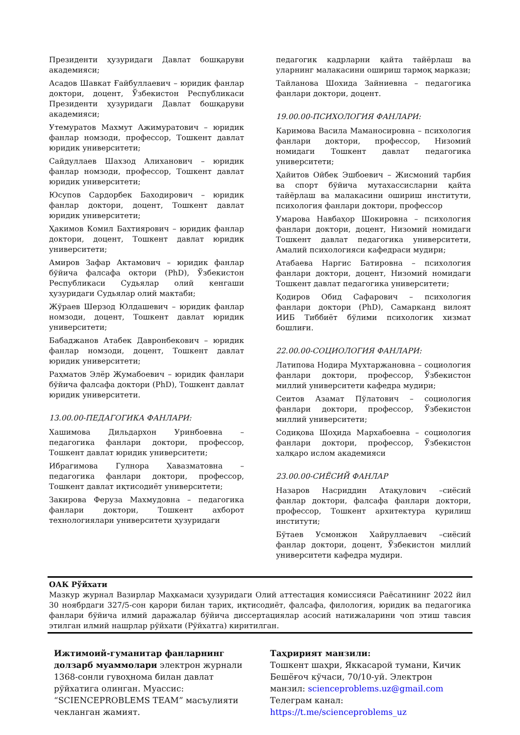Президенти ҳузуридаги Давлат бошқаруви академияси;
Асадов Шавкат Ғайбуллаевич – юридик фанлар доктори, доцент, Ўзбекистон Республикаси Президенти ҳузуридаги Давлат бошқаруви академияси;
Утемуратов Махмут Ажимуратович – юридик фанлар номзоди, профессор, Тошкент давлат юридик университети;
Сайдуллаев Шахзод Алиханович – юридик фанлар номзоди, профессор, Тошкент давлат юридик университети;
Юсупов Сардорбек Баходирович – юридик фанлар доктори, доцент, Тошкент давлат юридик университети;
Ҳакимов Комил Бахтиярович – юридик фанлар доктори, доцент, Тошкент давлат юридик университети;
Амиров Зафар Актамович – юридик фанлар бўйича фалсафа октори (PhD), Ўзбекистон Республикаси Судьялар олий кенгаши ҳузуридаги Судьялар олий мактаби;
Жўраев Шерзод Юлдашевич – юридик фанлар номзоди, доцент, Тошкент давлат юридик университети;
Бабаджанов Атабек Давронбекович – юридик фанлар номзоди, доцент, Тошкент давлат юридик университети;
Раҳматов Элёр Жумабоевич – юридик фанлари бўйича фалсафа доктори (PhD), Тошкент давлат юридик университети.
13.00.00-ПЕДАГОГИКА ФАНЛАРИ:
Хашимова Дильдархон Уринбоевна – педагогика фанлари доктори, профессор, Тошкент давлат юридик университети;
Ибрагимова Гулнора Хавазматовна – педагогика фанлари доктори, профессор, Тошкент давлат иқтисодиёт университети;
Закирова Феруза Махмудовна – педагогика фанлари доктори, Тошкент ахборот технологиялари университети ҳузуридаги
педагогик кадрларни қайта тайёрлаш ва уларнинг малакасини ошириш тармоқ маркази;
Тайланова Шохида Зайниевна – педагогика фанлари доктори, доцент.
19.00.00-ПСИХОЛОГИЯ ФАНЛАРИ:
Каримова Васила Маманосировна – психология фанлари доктори, профессор, Низомий номидаги Тошкент давлат педагогика университети;
Ҳайитов Ойбек Эшбоевич – Жисмоний тарбия ва спорт бўйича мутахассисларни қайта тайёрлаш ва малакасини ошириш институти, психология фанлари доктори, профессор
Умарова Навбаҳор Шокировна – психология фанлари доктори, доцент, Низомий номидаги Тошкент давлат педагогика университети, Амалий психологияси кафедраси мудири;
Атабаева Наргис Батировна – психология фанлари доктори, доцент, Низомий номидаги Тошкент давлат педагогика университети;
Қодиров Обид Сафарович – психология фанлари доктори (PhD), Самарканд вилоят ИИБ Тиббиёт бўлими психологик хизмат бошлиғи.
22.00.00-СОЦИОЛОГИЯ ФАНЛАРИ:
Латипова Нодира Мухтаржановна – социология фанлари доктори, профессор, Ўзбекистон миллий университети кафедра мудири;
Сеитов Азамат Пўлатович – социология фанлари доктори, профессор, Ўзбекистон миллий университети;
Содиқова Шоҳида Мархабоевна – социология фанлари доктори, профессор, Ўзбекистон халқаро ислом академияси
23.00.00-СИЁСИЙ ФАНЛАР
Назаров Насриддин Атақулович –сиёсий фанлар доктори, фалсафа фанлари доктори, профессор, Тошкент архитектура қурилиш институти;
Бўтаев Усмонжон Хайруллаевич –сиёсий фанлар доктори, доцент, Ўзбекистон миллий университети кафедра мудири.
ОАК Рўйхати
Мазкур журнал Вазирлар Маҳкамаси ҳузуридаги Олий аттестация комиссияси Раёсатининг 2022 йил 30 ноябрдаги 327/5-сон қарори билан тарих, иқтисодиёт, фалсафа, филология, юридик ва педагогика фанлари бўйича илмий даражалар бўйича диссертациялар асосий натижаларини чоп этиш тавсия этилган илмий нашрлар рўйхати (Рўйхатга) киритилган.
Ижтимоий-гуманитар фанларнинг долзарб муаммолари электрон журнали 1368-сонли гувоҳнома билан давлат рўйхатига олинган. Муассис: “SCIENCEPROBLEMS TEAM” масъулияти чекланган жамият.
Таҳририят манзили:
Тошкент шаҳри, Яккасарой тумани, Кичик Бешёғоч кўчаси, 70/10-уй. Электрон манзил: scienceproblems.uz@gmail.com
Телеграм канал: https://t.me/scienceproblems_uz